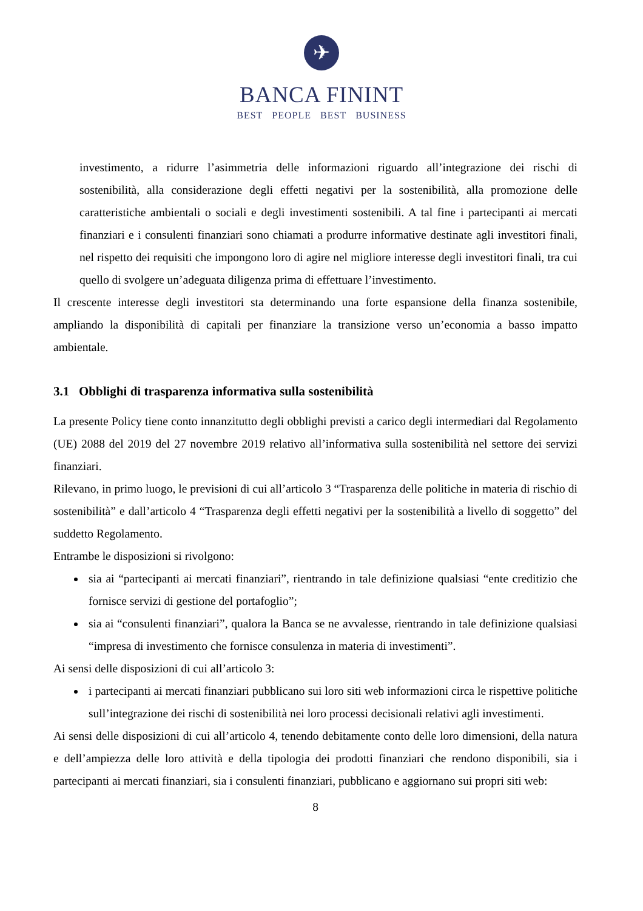✈
BANCA FININT
BEST PEOPLE BEST BUSINESS
investimento, a ridurre l’asimmetria delle informazioni riguardo all’integrazione dei rischi di sostenibilità, alla considerazione degli effetti negativi per la sostenibilità, alla promozione delle caratteristiche ambientali o sociali e degli investimenti sostenibili. A tal fine i partecipanti ai mercati finanziari e i consulenti finanziari sono chiamati a produrre informative destinate agli investitori finali, nel rispetto dei requisiti che impongono loro di agire nel migliore interesse degli investitori finali, tra cui quello di svolgere un’adeguata diligenza prima di effettuare l’investimento.
Il crescente interesse degli investitori sta determinando una forte espansione della finanza sostenibile, ampliando la disponibilità di capitali per finanziare la transizione verso un’economia a basso impatto ambientale.
3.1 Obblighi di trasparenza informativa sulla sostenibilità
La presente Policy tiene conto innanzitutto degli obblighi previsti a carico degli intermediari dal Regolamento (UE) 2088 del 2019 del 27 novembre 2019 relativo all’informativa sulla sostenibilità nel settore dei servizi finanziari.
Rilevano, in primo luogo, le previsioni di cui all’articolo 3 “Trasparenza delle politiche in materia di rischio di sostenibilità” e dall’articolo 4 “Trasparenza degli effetti negativi per la sostenibilità a livello di soggetto” del suddetto Regolamento.
Entrambe le disposizioni si rivolgono:
sia ai “partecipanti ai mercati finanziari”, rientrando in tale definizione qualsiasi “ente creditizio che fornisce servizi di gestione del portafoglio”;
sia ai “consulenti finanziari”, qualora la Banca se ne avvalesse, rientrando in tale definizione qualsiasi “impresa di investimento che fornisce consulenza in materia di investimenti”.
Ai sensi delle disposizioni di cui all’articolo 3:
i partecipanti ai mercati finanziari pubblicano sui loro siti web informazioni circa le rispettive politiche sull’integrazione dei rischi di sostenibilità nei loro processi decisionali relativi agli investimenti.
Ai sensi delle disposizioni di cui all’articolo 4, tenendo debitamente conto delle loro dimensioni, della natura e dell’ampiezza delle loro attività e della tipologia dei prodotti finanziari che rendono disponibili, sia i partecipanti ai mercati finanziari, sia i consulenti finanziari, pubblicano e aggiornano sui propri siti web:
8